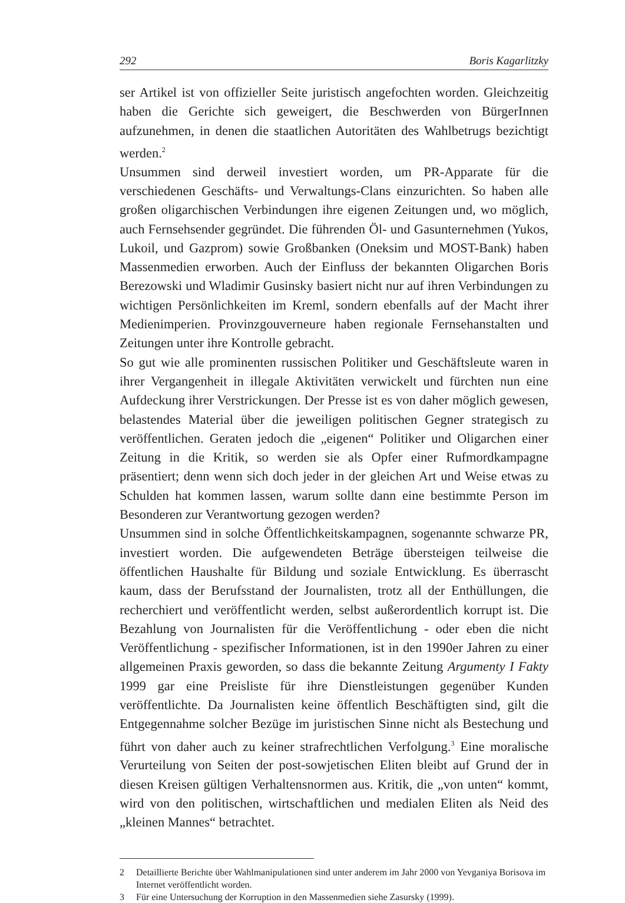292 Boris Kagarlitzky
ser Artikel ist von offizieller Seite juristisch angefochten worden. Gleichzeitig haben die Gerichte sich geweigert, die Beschwerden von BürgerInnen aufzunehmen, in denen die staatlichen Autoritäten des Wahlbetrugs bezichtigt werden.<sup>2</sup>
Unsummen sind derweil investiert worden, um PR-Apparate für die verschiedenen Geschäfts- und Verwaltungs-Clans einzurichten. So haben alle großen oligarchischen Verbindungen ihre eigenen Zeitungen und, wo möglich, auch Fernsehsender gegründet. Die führenden Öl- und Gasunternehmen (Yukos, Lukoil, und Gazprom) sowie Großbanken (Oneksim und MOST-Bank) haben Massenmedien erworben. Auch der Einfluss der bekannten Oligarchen Boris Berezowski und Wladimir Gusinsky basiert nicht nur auf ihren Verbindungen zu wichtigen Persönlichkeiten im Kreml, sondern ebenfalls auf der Macht ihrer Medienimperien. Provinzgouverneure haben regionale Fernsehanstalten und Zeitungen unter ihre Kontrolle gebracht.
So gut wie alle prominenten russischen Politiker und Geschäftsleute waren in ihrer Vergangenheit in illegale Aktivitäten verwickelt und fürchten nun eine Aufdeckung ihrer Verstrickungen. Der Presse ist es von daher möglich gewesen, belastendes Material über die jeweiligen politischen Gegner strategisch zu veröffentlichen. Geraten jedoch die „eigenen“ Politiker und Oligarchen einer Zeitung in die Kritik, so werden sie als Opfer einer Rufmordkampagne präsentiert; denn wenn sich doch jeder in der gleichen Art und Weise etwas zu Schulden hat kommen lassen, warum sollte dann eine bestimmte Person im Besonderen zur Verantwortung gezogen werden?
Unsummen sind in solche Öffentlichkeitskampagnen, sogenannte schwarze PR, investiert worden. Die aufgewendeten Beträge übersteigen teilweise die öffentlichen Haushalte für Bildung und soziale Entwicklung. Es überrascht kaum, dass der Berufsstand der Journalisten, trotz all der Enthüllungen, die recherchiert und veröffentlicht werden, selbst außerordentlich korrupt ist. Die Bezahlung von Journalisten für die Veröffentlichung - oder eben die nicht Veröffentlichung - spezifischer Informationen, ist in den 1990er Jahren zu einer allgemeinen Praxis geworden, so dass die bekannte Zeitung Argumenty I Fakty 1999 gar eine Preisliste für ihre Dienstleistungen gegenüber Kunden veröffentlichte. Da Journalisten keine öffentlich Beschäftigten sind, gilt die Entgegennahme solcher Bezüge im juristischen Sinne nicht als Bestechung und führt von daher auch zu keiner strafrechtlichen Verfolgung.<sup>3</sup> Eine moralische Verurteilung von Seiten der post-sowjetischen Eliten bleibt auf Grund der in diesen Kreisen gültigen Verhaltensnormen aus. Kritik, die „von unten“ kommt, wird von den politischen, wirtschaftlichen und medialen Eliten als Neid des „kleinen Mannes“ betrachtet.
2 Detaillierte Berichte über Wahlmanipulationen sind unter anderem im Jahr 2000 von Yevganiya Borisova im Internet veröffentlicht worden.
3 Für eine Untersuchung der Korruption in den Massenmedien siehe Zasursky (1999).